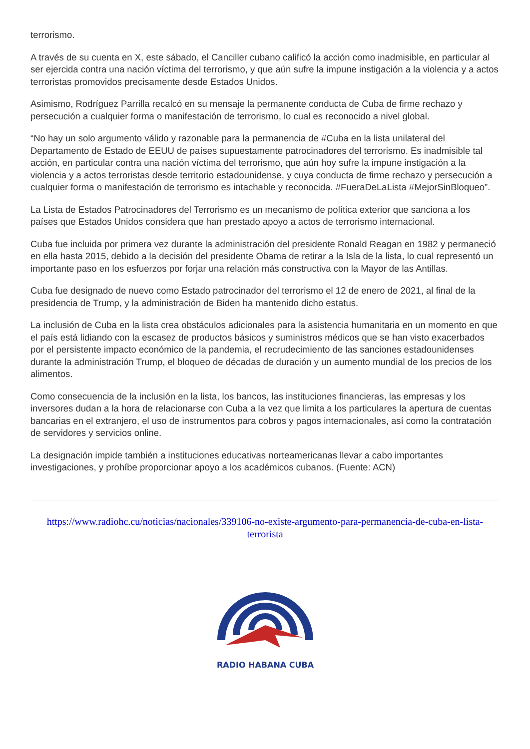terrorismo.
A través de su cuenta en X, este sábado, el Canciller cubano calificó la acción como inadmisible, en particular al ser ejercida contra una nación víctima del terrorismo, y que aún sufre la impune instigación a la violencia y a actos terroristas promovidos precisamente desde Estados Unidos.
Asimismo, Rodríguez Parrilla recalcó en su mensaje la permanente conducta de Cuba de firme rechazo y persecución a cualquier forma o manifestación de terrorismo, lo cual es reconocido a nivel global.
“No hay un solo argumento válido y razonable para la permanencia de #Cuba en la lista unilateral del Departamento de Estado de EEUU de países supuestamente patrocinadores del terrorismo. Es inadmisible tal acción, en particular contra una nación víctima del terrorismo, que aún hoy sufre la impune instigación a la violencia y a actos terroristas desde territorio estadounidense, y cuya conducta de firme rechazo y persecución a cualquier forma o manifestación de terrorismo es intachable y reconocida. #FueraDeLaLista #MejorSinBloqueo”.
La Lista de Estados Patrocinadores del Terrorismo es un mecanismo de política exterior que sanciona a los países que Estados Unidos considera que han prestado apoyo a actos de terrorismo internacional.
Cuba fue incluida por primera vez durante la administración del presidente Ronald Reagan en 1982 y permaneció en ella hasta 2015, debido a la decisión del presidente Obama de retirar a la Isla de la lista, lo cual representó un importante paso en los esfuerzos por forjar una relación más constructiva con la Mayor de las Antillas.
Cuba fue designado de nuevo como Estado patrocinador del terrorismo el 12 de enero de 2021, al final de la presidencia de Trump, y la administración de Biden ha mantenido dicho estatus.
La inclusión de Cuba en la lista crea obstáculos adicionales para la asistencia humanitaria en un momento en que el país está lidiando con la escasez de productos básicos y suministros médicos que se han visto exacerbados por el persistente impacto económico de la pandemia, el recrudecimiento de las sanciones estadounidenses durante la administración Trump, el bloqueo de décadas de duración y un aumento mundial de los precios de los alimentos.
Como consecuencia de la inclusión en la lista, los bancos, las instituciones financieras, las empresas y los inversores dudan a la hora de relacionarse con Cuba a la vez que limita a los particulares la apertura de cuentas bancarias en el extranjero, el uso de instrumentos para cobros y pagos internacionales, así como la contratación de servidores y servicios online.
La designación impide también a instituciones educativas norteamericanas llevar a cabo importantes investigaciones, y prohíbe proporcionar apoyo a los académicos cubanos. (Fuente: ACN)
https://www.radiohc.cu/noticias/nacionales/339106-no-existe-argumento-para-permanencia-de-cuba-en-lista-terrorista
RADIO HABANA CUBA